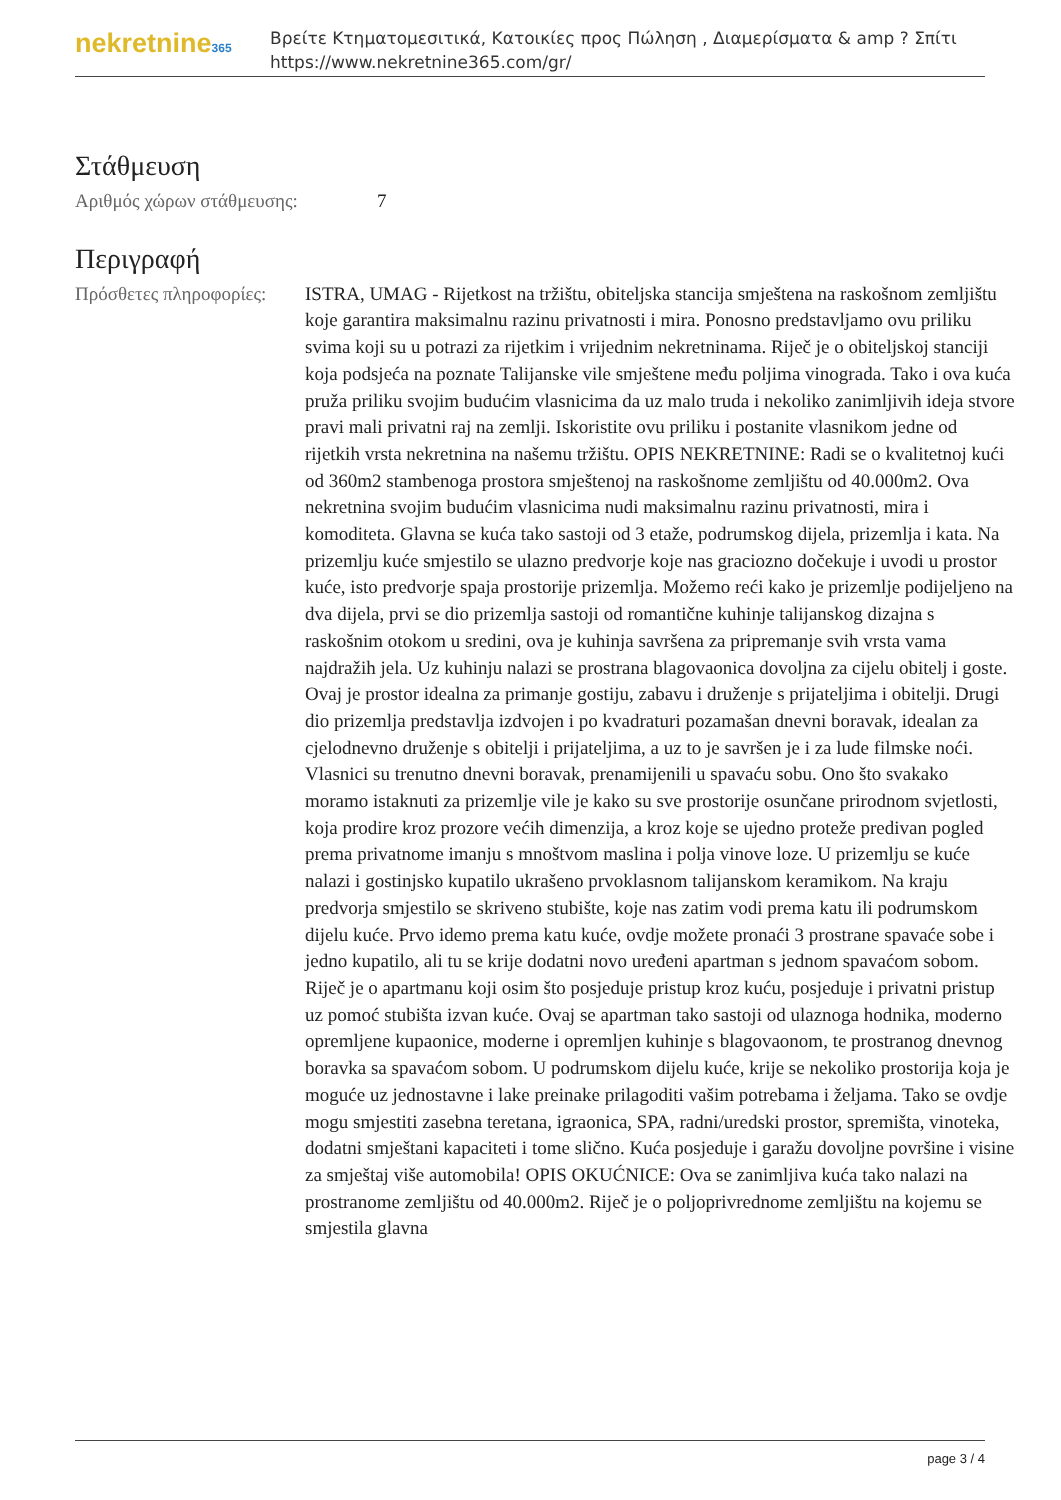nekretnine365
Βρείτε Κτηματομεσιτικά, Κατοικίες προς Πώληση , Διαμερίσματα & amp ? Σπίτι
https://www.nekretnine365.com/gr/
Στάθμευση
| Αριθμός χώρων στάθμευσης: | 7 |
Περιγραφή
| Πρόσθετες πληροφορίες: | ISTRA, UMAG - Rijetkost na tržištu, obiteljska stancija smještena na raskošnom zemljištu koje garantira maksimalnu razinu privatnosti i mira. Ponosno predstavljamo ovu priliku svima koji su u potrazi za rijetkim i vrijednim nekretninama. Riječ je o obiteljskoj stanciji koja podsjeća na poznate Talijanske vile smještene među poljima vinograda. Tako i ova kuća pruža priliku svojim budućim vlasnicima da uz malo truda i nekoliko zanimljivih ideja stvore pravi mali privatni raj na zemlji. Iskoristite ovu priliku i postanite vlasnikom jedne od rijetkih vrsta nekretnina na našemu tržištu. OPIS NEKRETNINE: Radi se o kvalitetnoj kući od 360m2 stambenoga prostora smještenoj na raskošnome zemljištu od 40.000m2. Ova nekretnina svojim budućim vlasnicima nudi maksimalnu razinu privatnosti, mira i komoditeta. Glavna se kuća tako sastoji od 3 etaže, podrumskog dijela, prizemlja i kata. Na prizemlju kuće smjestilo se ulazno predvorje koje nas graciozno dočekuje i uvodi u prostor kuće, isto predvorje spaja prostorije prizemlja. Možemo reći kako je prizemlje podijeljeno na dva dijela, prvi se dio prizemlja sastoji od romantične kuhinje talijanskog dizajna s raskošnim otokom u sredini, ova je kuhinja savršena za pripremanje svih vrsta vama najdražih jela. Uz kuhinju nalazi se prostrana blagovaonica dovoljna za cijelu obitelj i goste. Ovaj je prostor idealna za primanje gostiju, zabavu i druženje s prijateljima i obitelji. Drugi dio prizemlja predstavlja izdvojen i po kvadraturi pozamašan dnevni boravak, idealan za cjelodnevno druženje s obitelji i prijateljima, a uz to je savršen je i za lude filmske noći. Vlasnici su trenutno dnevni boravak, prenamijenili u spavaću sobu. Ono što svakako moramo istaknuti za prizemlje vile je kako su sve prostorije osunčane prirodnom svjetlosti, koja prodire kroz prozore većih dimenzija, a kroz koje se ujedno proteže predivan pogled prema privatnome imanju s mnoštvom maslina i polja vinove loze. U prizemlju se kuće nalazi i gostinjsko kupatilo ukrašeno prvoklasnom talijanskom keramikom. Na kraju predvorja smjestilo se skriveno stubište, koje nas zatim vodi prema katu ili podrumskom dijelu kuće. Prvo idemo prema katu kuće, ovdje možete pronaći 3 prostrane spavaće sobe i jedno kupatilo, ali tu se krije dodatni novo uređeni apartman s jednom spavaćom sobom. Riječ je o apartmanu koji osim što posjeduje pristup kroz kuću, posjeduje i privatni pristup uz pomoć stubišta izvan kuće. Ovaj se apartman tako sastoji od ulaznoga hodnika, moderno opremljene kupaonice, moderne i opremljen kuhinje s blagovaonom, te prostranog dnevnog boravka sa spavaćom sobom. U podrumskom dijelu kuće, krije se nekoliko prostorija koja je moguće uz jednostavne i lake preinake prilagoditi vašim potrebama i željama. Tako se ovdje mogu smjestiti zasebna teretana, igraonica, SPA, radni/uredski prostor, spremišta, vinoteka, dodatni smještani kapaciteti i tome slično. Kuća posjeduje i garažu dovoljne površine i visine za smještaj više automobila! OPIS OKUĆNICE: Ova se zanimljiva kuća tako nalazi na prostranome zemljištu od 40.000m2. Riječ je o poljoprivrednome zemljištu na kojemu se smjestila glavna |
page 3 / 4